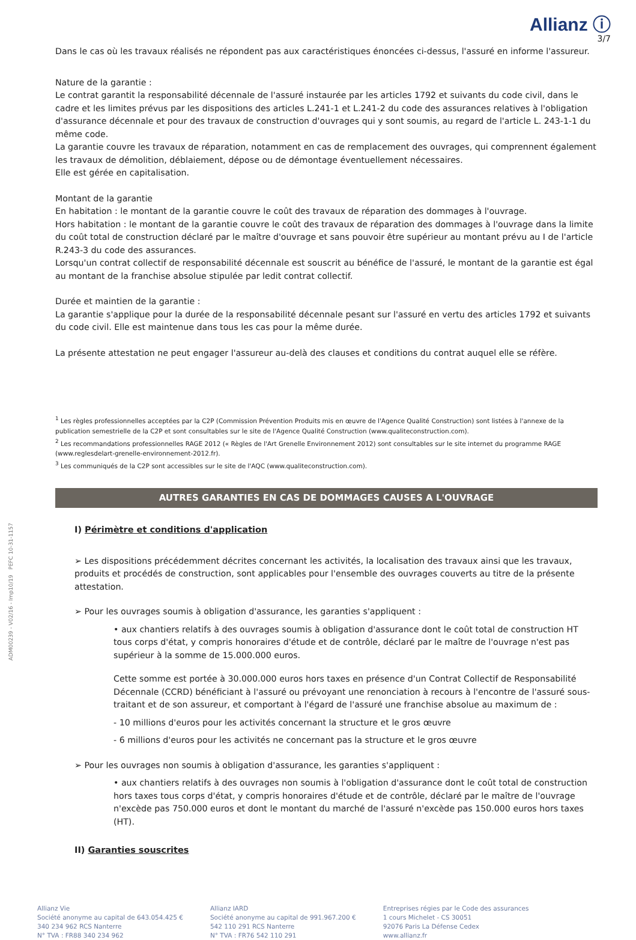Allianz ⓘ
3/7
Dans le cas où les travaux réalisés ne répondent pas aux caractéristiques énoncées ci-dessus, l'assuré en informe l'assureur.
Nature de la garantie :
Le contrat garantit la responsabilité décennale de l'assuré instaurée par les articles 1792 et suivants du code civil, dans le cadre et les limites prévus par les dispositions des articles L.241-1 et L.241-2 du code des assurances relatives à l'obligation d'assurance décennale et pour des travaux de construction d'ouvrages qui y sont soumis, au regard de l'article L. 243-1-1 du même code.
La garantie couvre les travaux de réparation, notamment en cas de remplacement des ouvrages, qui comprennent également les travaux de démolition, déblaiement, dépose ou de démontage éventuellement nécessaires.
Elle est gérée en capitalisation.
Montant de la garantie
En habitation : le montant de la garantie couvre le coût des travaux de réparation des dommages à l'ouvrage.
Hors habitation : le montant de la garantie couvre le coût des travaux de réparation des dommages à l'ouvrage dans la limite du coût total de construction déclaré par le maître d'ouvrage et sans pouvoir être supérieur au montant prévu au I de l'article R.243-3 du code des assurances.
Lorsqu'un contrat collectif de responsabilité décennale est souscrit au bénéfice de l'assuré, le montant de la garantie est égal au montant de la franchise absolue stipulée par ledit contrat collectif.
Durée et maintien de la garantie :
La garantie s'applique pour la durée de la responsabilité décennale pesant sur l'assuré en vertu des articles 1792 et suivants du code civil. Elle est maintenue dans tous les cas pour la même durée.
La présente attestation ne peut engager l'assureur au-delà des clauses et conditions du contrat auquel elle se réfère.
<sup>1</sup> Les règles professionnelles acceptées par la C2P (Commission Prévention Produits mis en œuvre de l'Agence Qualité Construction) sont listées à l'annexe de la publication semestrielle de la C2P et sont consultables sur le site de l'Agence Qualité Construction (www.qualiteconstruction.com).
<sup>2</sup> Les recommandations professionnelles RAGE 2012 (« Règles de l'Art Grenelle Environnement 2012) sont consultables sur le site internet du programme RAGE (www.reglesdelart-grenelle-environnement-2012.fr).
<sup>3</sup> Les communiqués de la C2P sont accessibles sur le site de l'AQC (www.qualiteconstruction.com).
AUTRES GARANTIES EN CAS DE DOMMAGES CAUSES A L'OUVRAGE
I) Périmètre et conditions d'application
➢ Les dispositions précédemment décrites concernant les activités, la localisation des travaux ainsi que les travaux, produits et procédés de construction, sont applicables pour l'ensemble des ouvrages couverts au titre de la présente attestation.
➢ Pour les ouvrages soumis à obligation d'assurance, les garanties s'appliquent :
• aux chantiers relatifs à des ouvrages soumis à obligation d'assurance dont le coût total de construction HT tous corps d'état, y compris honoraires d'étude et de contrôle, déclaré par le maître de l'ouvrage n'est pas supérieur à la somme de 15.000.000 euros.
Cette somme est portée à 30.000.000 euros hors taxes en présence d'un Contrat Collectif de Responsabilité Décennale (CCRD) bénéficiant à l'assuré ou prévoyant une renonciation à recours à l'encontre de l'assuré sous-traitant et de son assureur, et comportant à l'égard de l'assuré une franchise absolue au maximum de :
- 10 millions d'euros pour les activités concernant la structure et le gros œuvre
- 6 millions d'euros pour les activités ne concernant pas la structure et le gros œuvre
➢ Pour les ouvrages non soumis à obligation d'assurance, les garanties s'appliquent :
• aux chantiers relatifs à des ouvrages non soumis à l'obligation d'assurance dont le coût total de construction hors taxes tous corps d'état, y compris honoraires d'étude et de contrôle, déclaré par le maître de l'ouvrage n'excède pas 750.000 euros et dont le montant du marché de l'assuré n'excède pas 150.000 euros hors taxes (HT).
II) Garanties souscrites
Allianz Vie
Société anonyme au capital de 643.054.425 €
340 234 962 RCS Nanterre
N° TVA : FR88 340 234 962
Allianz IARD
Société anonyme au capital de 991.967.200 €
542 110 291 RCS Nanterre
N° TVA : FR76 542 110 291
Entreprises régies par le Code des assurances
1 cours Michelet - CS 30051
92076 Paris La Défense Cedex
www.allianz.fr
ADM00239 - V02/16 - Imp10/19 PEFC 10-31-1157